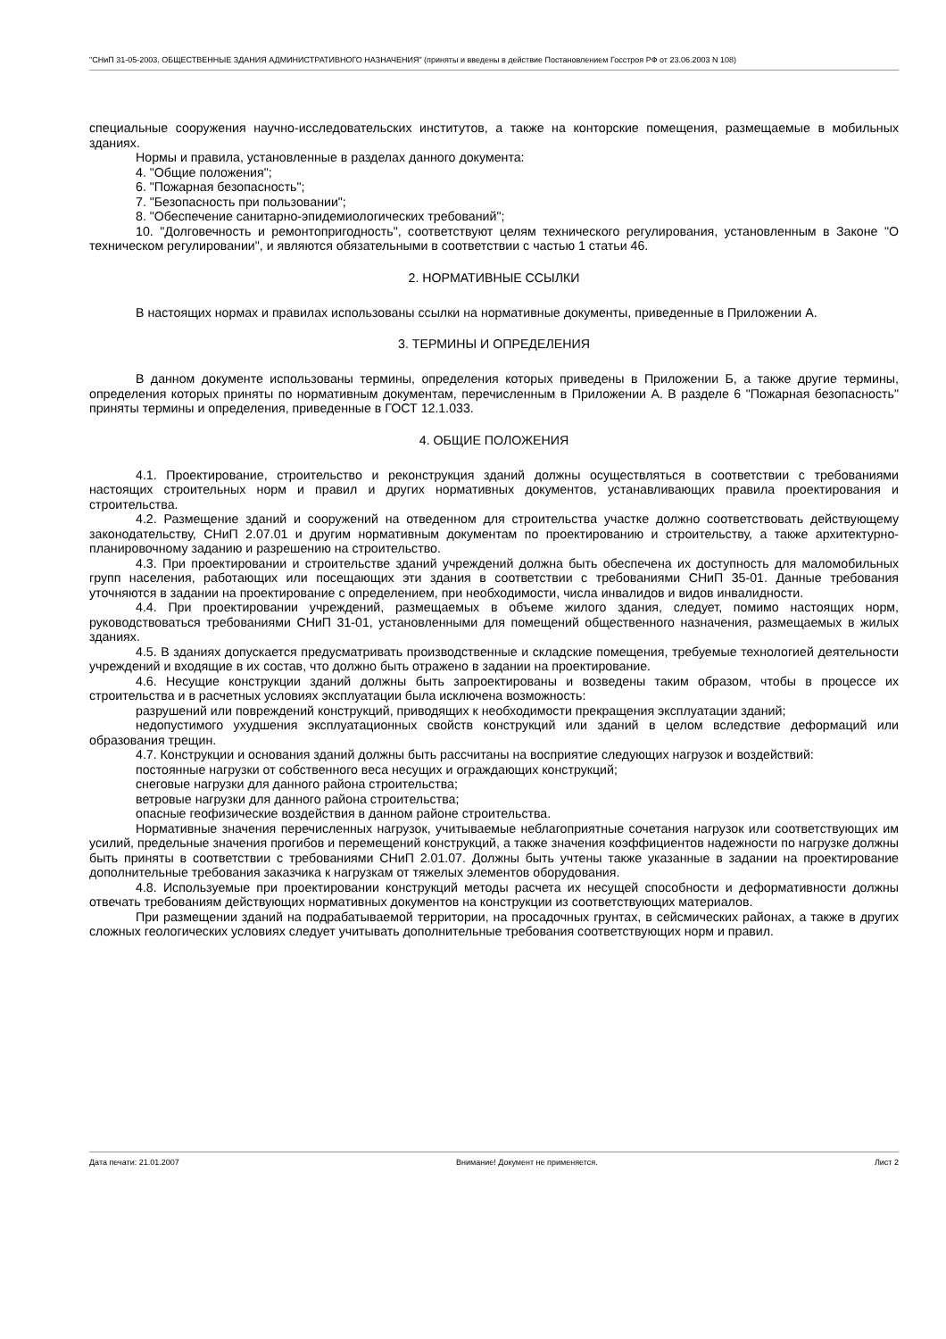"СНиП 31-05-2003. ОБЩЕСТВЕННЫЕ ЗДАНИЯ АДМИНИСТРАТИВНОГО НАЗНАЧЕНИЯ" (приняты и введены в действие Постановлением Госстроя РФ от 23.06.2003 N 108)
специальные сооружения научно-исследовательских институтов, а также на конторские помещения, размещаемые в мобильных зданиях.
Нормы и правила, установленные в разделах данного документа:
4. "Общие положения";
6. "Пожарная безопасность";
7. "Безопасность при пользовании";
8. "Обеспечение санитарно-эпидемиологических требований";
10. "Долговечность и ремонтопригодность", соответствуют целям технического регулирования, установленным в Законе "О техническом регулировании", и являются обязательными в соответствии с частью 1 статьи 46.
2. НОРМАТИВНЫЕ ССЫЛКИ
В настоящих нормах и правилах использованы ссылки на нормативные документы, приведенные в Приложении А.
3. ТЕРМИНЫ И ОПРЕДЕЛЕНИЯ
В данном документе использованы термины, определения которых приведены в Приложении Б, а также другие термины, определения которых приняты по нормативным документам, перечисленным в Приложении А. В разделе 6 "Пожарная безопасность" приняты термины и определения, приведенные в ГОСТ 12.1.033.
4. ОБЩИЕ ПОЛОЖЕНИЯ
4.1. Проектирование, строительство и реконструкция зданий должны осуществляться в соответствии с требованиями настоящих строительных норм и правил и других нормативных документов, устанавливающих правила проектирования и строительства.
4.2. Размещение зданий и сооружений на отведенном для строительства участке должно соответствовать действующему законодательству, СНиП 2.07.01 и другим нормативным документам по проектированию и строительству, а также архитектурно-планировочному заданию и разрешению на строительство.
4.3. При проектировании и строительстве зданий учреждений должна быть обеспечена их доступность для маломобильных групп населения, работающих или посещающих эти здания в соответствии с требованиями СНиП 35-01. Данные требования уточняются в задании на проектирование с определением, при необходимости, числа инвалидов и видов инвалидности.
4.4. При проектировании учреждений, размещаемых в объеме жилого здания, следует, помимо настоящих норм, руководствоваться требованиями СНиП 31-01, установленными для помещений общественного назначения, размещаемых в жилых зданиях.
4.5. В зданиях допускается предусматривать производственные и складские помещения, требуемые технологией деятельности учреждений и входящие в их состав, что должно быть отражено в задании на проектирование.
4.6. Несущие конструкции зданий должны быть запроектированы и возведены таким образом, чтобы в процессе их строительства и в расчетных условиях эксплуатации была исключена возможность:
разрушений или повреждений конструкций, приводящих к необходимости прекращения эксплуатации зданий;
недопустимого ухудшения эксплуатационных свойств конструкций или зданий в целом вследствие деформаций или образования трещин.
4.7. Конструкции и основания зданий должны быть рассчитаны на восприятие следующих нагрузок и воздействий:
постоянные нагрузки от собственного веса несущих и ограждающих конструкций;
снеговые нагрузки для данного района строительства;
ветровые нагрузки для данного района строительства;
опасные геофизические воздействия в данном районе строительства.
Нормативные значения перечисленных нагрузок, учитываемые неблагоприятные сочетания нагрузок или соответствующих им усилий, предельные значения прогибов и перемещений конструкций, а также значения коэффициентов надежности по нагрузке должны быть приняты в соответствии с требованиями СНиП 2.01.07. Должны быть учтены также указанные в задании на проектирование дополнительные требования заказчика к нагрузкам от тяжелых элементов оборудования.
4.8. Используемые при проектировании конструкций методы расчета их несущей способности и деформативности должны отвечать требованиям действующих нормативных документов на конструкции из соответствующих материалов.
При размещении зданий на подрабатываемой территории, на просадочных грунтах, в сейсмических районах, а также в других сложных геологических условиях следует учитывать дополнительные требования соответствующих норм и правил.
Дата печати: 21.01.2007 Внимание! Документ не применяется. Лист 2